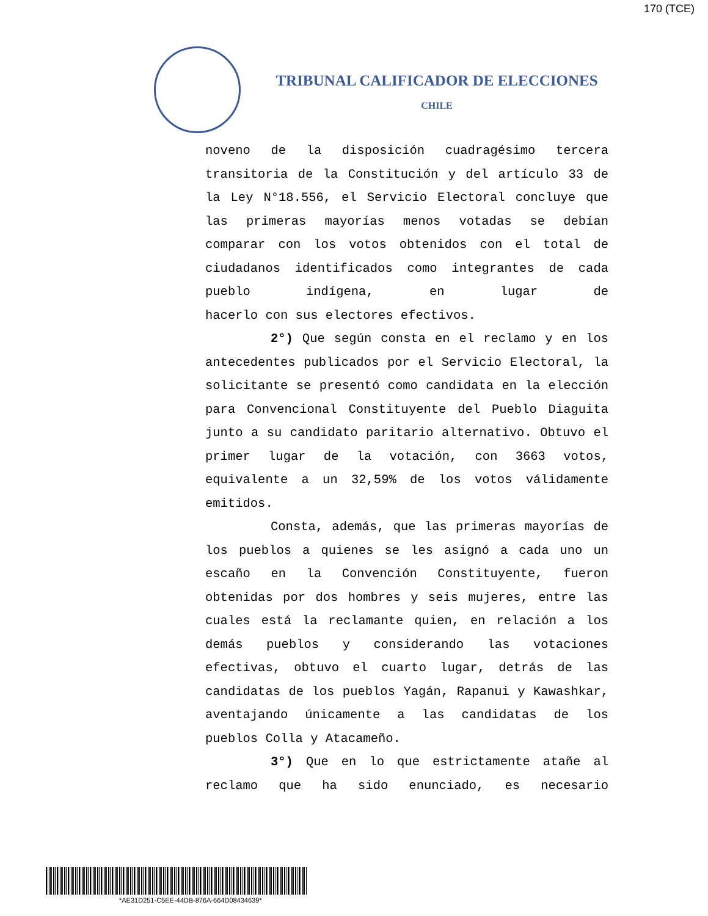170 (TCE)
TRIBUNAL CALIFICADOR DE ELECCIONES
CHILE
noveno de la disposición cuadragésimo tercera transitoria de la Constitución y del artículo 33 de la Ley N°18.556, el Servicio Electoral concluye que las primeras mayorías menos votadas se debían comparar con los votos obtenidos con el total de ciudadanos identificados como integrantes de cada pueblo indígena, en lugar de
hacerlo con sus electores efectivos.
2°) Que según consta en el reclamo y en los antecedentes publicados por el Servicio Electoral, la solicitante se presentó como candidata en la elección para Convencional Constituyente del Pueblo Diaguita junto a su candidato paritario alternativo. Obtuvo el primer lugar de la votación, con 3663 votos, equivalente a un 32,59% de los votos válidamente
emitidos.
Consta, además, que las primeras mayorías de los pueblos a quienes se les asignó a cada uno un escaño en la Convención Constituyente, fueron obtenidas por dos hombres y seis mujeres, entre las cuales está la reclamante quien, en relación a los demás pueblos y considerando las votaciones efectivas, obtuvo el cuarto lugar, detrás de las candidatas de los pueblos Yagán, Rapanui y Kawashkar, aventajando únicamente a las candidatas de los
pueblos Colla y Atacameño.
3°) Que en lo que estrictamente atañe al reclamo que ha sido enunciado, es necesario
*AE31D251-C5EE-44DB-876A-664D08434639*